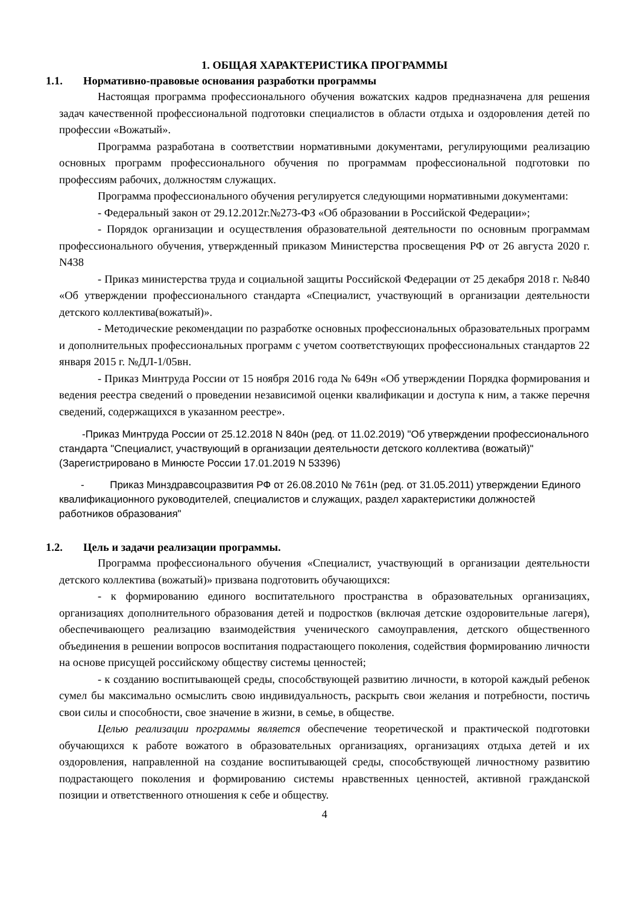1. ОБЩАЯ ХАРАКТЕРИСТИКА ПРОГРАММЫ
1.1. Нормативно-правовые основания разработки программы
Настоящая программа профессионального обучения вожатских кадров предназначена для решения задач качественной профессиональной подготовки специалистов в области отдыха и оздоровления детей по профессии «Вожатый».
Программа разработана в соответствии нормативными документами, регулирующими реализацию основных программ профессионального обучения по программам профессиональной подготовки по профессиям рабочих, должностям служащих.
Программа профессионального обучения регулируется следующими нормативными документами:
- Федеральный закон от 29.12.2012г.№273-ФЗ «Об образовании в Российской Федерации»;
- Порядок организации и осуществления образовательной деятельности по основным программам профессионального обучения, утвержденный приказом Министерства просвещения РФ от 26 августа 2020 г. N438
- Приказ министерства труда и социальной защиты Российской Федерации от 25 декабря 2018 г. №840 «Об утверждении профессионального стандарта «Специалист, участвующий в организации деятельности детского коллектива(вожатый)».
- Методические рекомендации по разработке основных профессиональных образовательных программ и дополнительных профессиональных программ с учетом соответствующих профессиональных стандартов 22 января 2015 г. №ДЛ-1/05вн.
- Приказ Минтруда России от 15 ноября 2016 года № 649н «Об утверждении Порядка формирования и ведения реестра сведений о проведении независимой оценки квалификации и доступа к ним, а также перечня сведений, содержащихся в указанном реестре».
-Приказ Минтруда России от 25.12.2018 N 840н (ред. от 11.02.2019) "Об утверждении профессионального стандарта "Специалист, участвующий в организации деятельности детского коллектива (вожатый)" (Зарегистрировано в Минюсте России 17.01.2019 N 53396)
- Приказ Минздравсоцразвития РФ от 26.08.2010 № 761н (ред. от 31.05.2011) утверждении Единого квалификационного руководителей, специалистов и служащих, раздел характеристики должностей работников образования"
1.2. Цель и задачи реализации программы.
Программа профессионального обучения «Специалист, участвующий в организации деятельности детского коллектива (вожатый)» призвана подготовить обучающихся:
- к формированию единого воспитательного пространства в образовательных организациях, организациях дополнительного образования детей и подростков (включая детские оздоровительные лагеря), обеспечивающего реализацию взаимодействия ученического самоуправления, детского общественного объединения в решении вопросов воспитания подрастающего поколения, содействия формированию личности на основе присущей российскому обществу системы ценностей;
- к созданию воспитывающей среды, способствующей развитию личности, в которой каждый ребенок сумел бы максимально осмыслить свою индивидуальность, раскрыть свои желания и потребности, постичь свои силы и способности, свое значение в жизни, в семье, в обществе.
Целью реализации программы является обеспечение теоретической и практической подготовки обучающихся к работе вожатого в образовательных организациях, организациях отдыха детей и их оздоровления, направленной на создание воспитывающей среды, способствующей личностному развитию подрастающего поколения и формированию системы нравственных ценностей, активной гражданской позиции и ответственного отношения к себе и обществу.
4